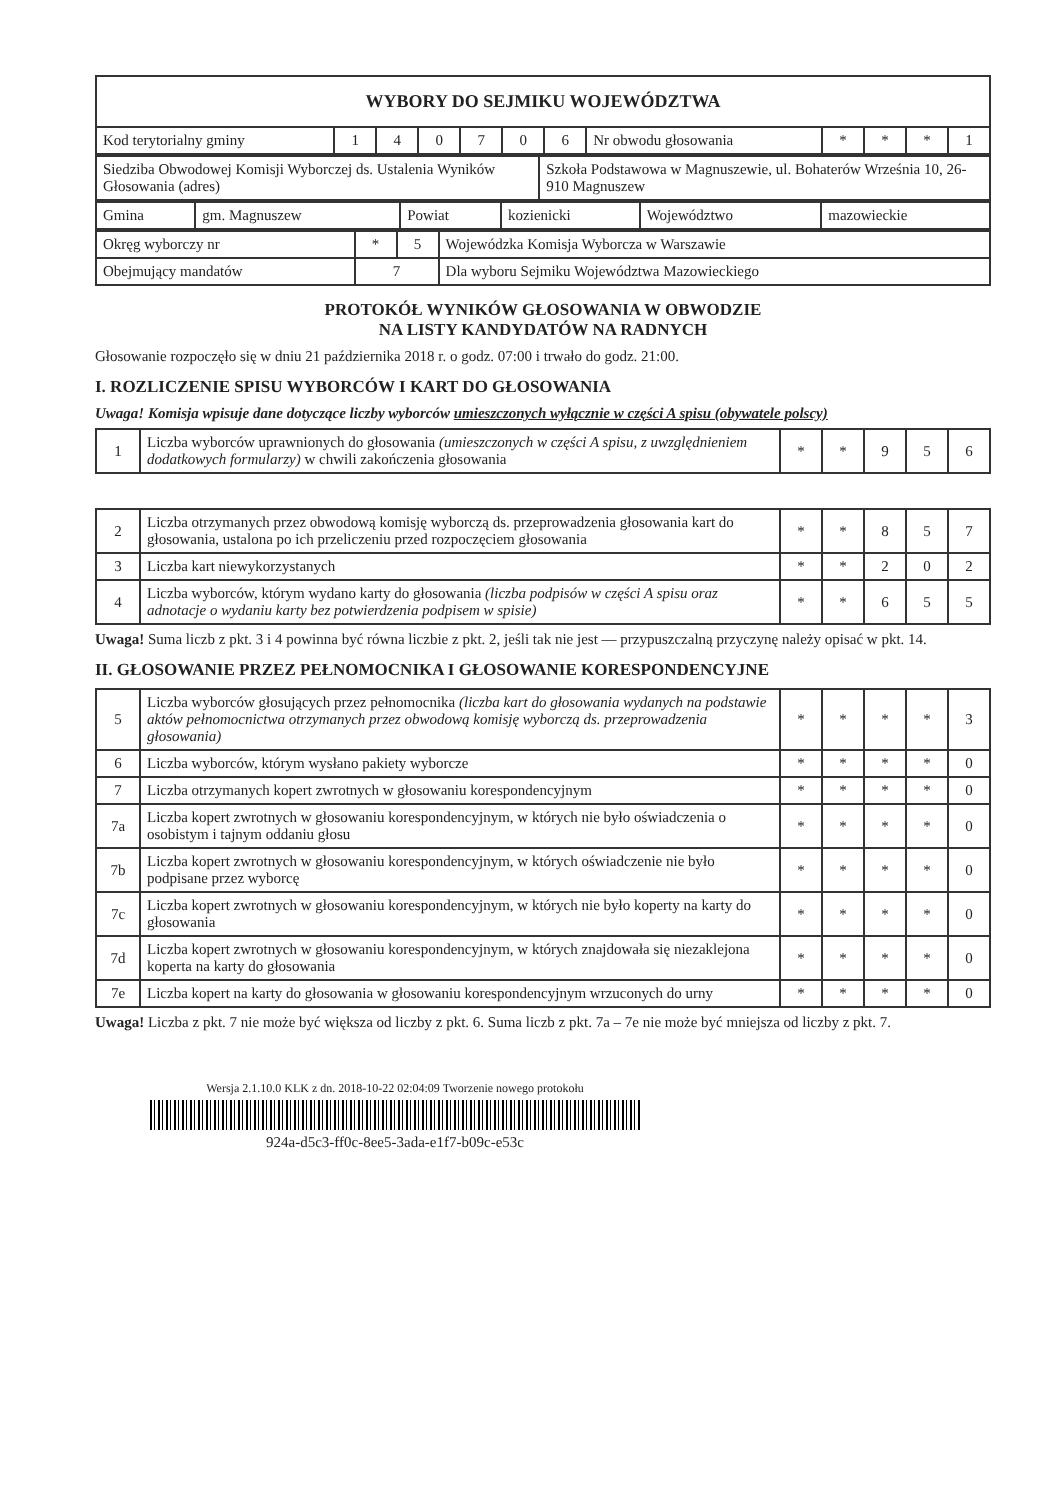| WYBORY DO SEJMIKU WOJEWÓDZTWA | | | | | | | | | | | |
| Kod terytorialny gminy | 1 | 4 | 0 | 7 | 0 | 6 | Nr obwodu głosowania | * | * | * | 1 |
| Siedziba Obwodowej Komisji Wyborczej ds. Ustalenia Wyników Głosowania (adres) | Szkoła Podstawowa w Magnuszewie, ul. Bohaterów Września 10, 26-910 Magnuszew |
| Gmina | gm. Magnuszew | Powiat | kozienicki | Województwo | mazowieckie |
| Okręg wyborczy nr | * | 5 | Wojewódzka Komisja Wyborcza w Warszawie |
| Obejmujący mandatów | 7 | | Dla wyboru Sejmiku Województwa Mazowieckiego |
PROTOKÓŁ WYNIKÓW GŁOSOWANIA W OBWODZIE
NA LISTY KANDYDATÓW NA RADNYCH
Głosowanie rozpoczęło się w dniu 21 października 2018 r. o godz. 07:00 i trwało do godz. 21:00.
I. ROZLICZENIE SPISU WYBORCÓW I KART DO GŁOSOWANIA
Uwaga! Komisja wpisuje dane dotyczące liczby wyborców umieszczonych wyłącznie w części A spisu (obywatele polscy)
| 1 | Liczba wyborców uprawnionych do głosowania (umieszczonych w części A spisu, z uwzględnieniem dodatkowych formularzy) w chwili zakończenia głosowania | * | * | 9 | 5 | 6 |
| 2 | Liczba otrzymanych przez obwodową komisję wyborczą ds. przeprowadzenia głosowania kart do głosowania, ustalona po ich przeliczeniu przed rozpoczęciem głosowania | * | * | 8 | 5 | 7 |
| 3 | Liczba kart niewykorzystanych | * | * | 2 | 0 | 2 |
| 4 | Liczba wyborców, którym wydano karty do głosowania (liczba podpisów w części A spisu oraz adnotacje o wydaniu karty bez potwierdzenia podpisem w spisie) | * | * | 6 | 5 | 5 |
Uwaga! Suma liczb z pkt. 3 i 4 powinna być równa liczbie z pkt. 2, jeśli tak nie jest — przypuszczalną przyczynę należy opisać w pkt. 14.
II. GŁOSOWANIE PRZEZ PEŁNOMOCNIKA I GŁOSOWANIE KORESPONDENCYJNE
| 5 | Liczba wyborców głosujących przez pełnomocnika (liczba kart do głosowania wydanych na podstawie aktów pełnomocnictwa otrzymanych przez obwodową komisję wyborczą ds. przeprowadzenia głosowania) | * | * | * | * | 3 |
| 6 | Liczba wyborców, którym wysłano pakiety wyborcze | * | * | * | * | 0 |
| 7 | Liczba otrzymanych kopert zwrotnych w głosowaniu korespondencyjnym | * | * | * | * | 0 |
| 7a | Liczba kopert zwrotnych w głosowaniu korespondencyjnym, w których nie było oświadczenia o osobistym i tajnym oddaniu głosu | * | * | * | * | 0 |
| 7b | Liczba kopert zwrotnych w głosowaniu korespondencyjnym, w których oświadczenie nie było podpisane przez wyborcę | * | * | * | * | 0 |
| 7c | Liczba kopert zwrotnych w głosowaniu korespondencyjnym, w których nie było koperty na karty do głosowania | * | * | * | * | 0 |
| 7d | Liczba kopert zwrotnych w głosowaniu korespondencyjnym, w których znajdowała się niezaklejona koperta na karty do głosowania | * | * | * | * | 0 |
| 7e | Liczba kopert na karty do głosowania w głosowaniu korespondencyjnym wrzuconych do urny | * | * | * | * | 0 |
Uwaga! Liczba z pkt. 7 nie może być większa od liczby z pkt. 6. Suma liczb z pkt. 7a – 7e nie może być mniejsza od liczby z pkt. 7.
Wersja 2.1.10.0 KLK z dn. 2018-10-22 02:04:09 Tworzenie nowego protokołu
924a-d5c3-ff0c-8ee5-3ada-e1f7-b09c-e53c